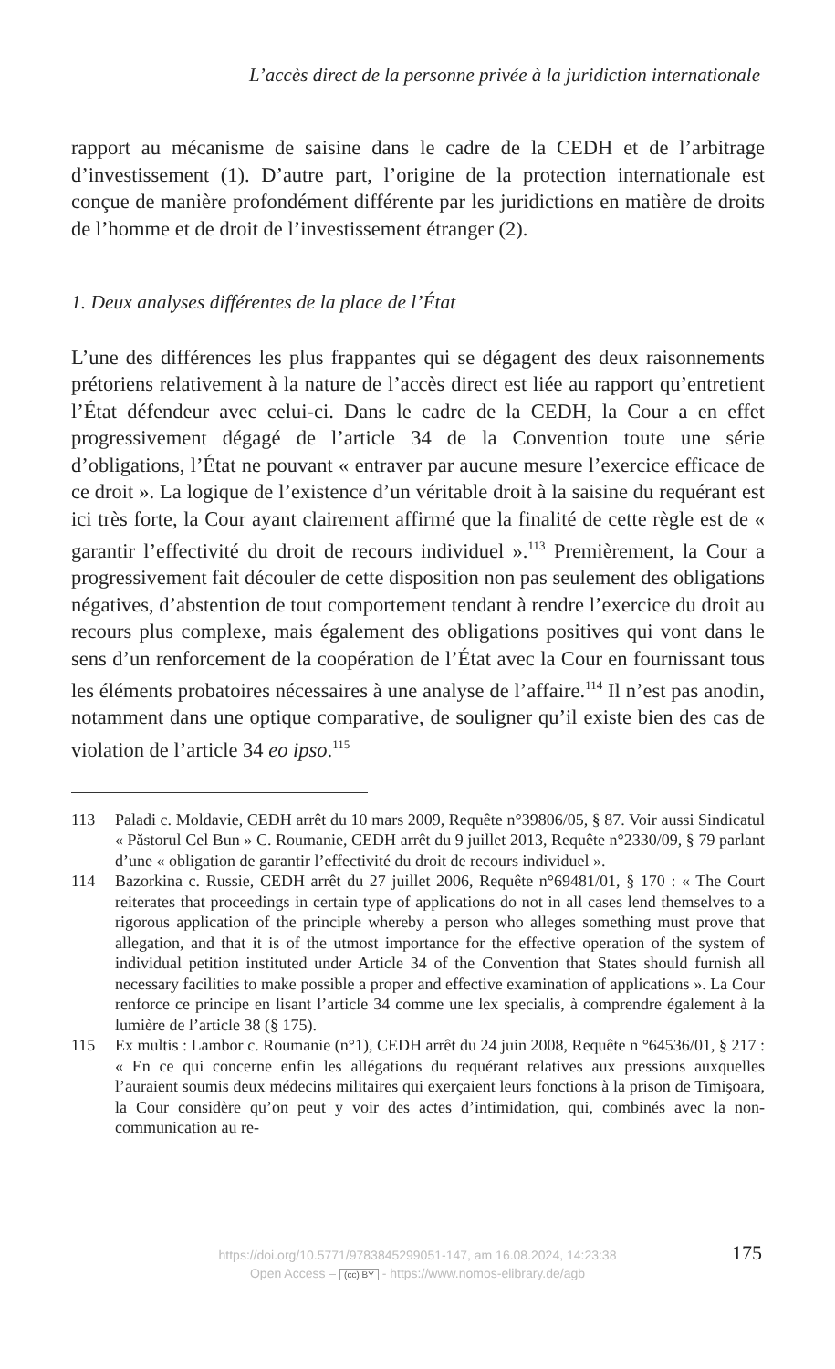L’accès direct de la personne privée à la juridiction internationale
rapport au mécanisme de saisine dans le cadre de la CEDH et de l’arbitrage d’investissement (1). D’autre part, l’origine de la protection internationale est conçue de manière profondément différente par les juridictions en matière de droits de l’homme et de droit de l’investissement étranger (2).
1. Deux analyses différentes de la place de l’État
L’une des différences les plus frappantes qui se dégagent des deux raisonnements prétoriens relativement à la nature de l’accès direct est liée au rapport qu’entretient l’État défendeur avec celui-ci. Dans le cadre de la CEDH, la Cour a en effet progressivement dégagé de l’article 34 de la Convention toute une série d’obligations, l’État ne pouvant « entraver par aucune mesure l’exercice efficace de ce droit ». La logique de l’existence d’un véritable droit à la saisine du requérant est ici très forte, la Cour ayant clairement affirmé que la finalité de cette règle est de « garantir l’effectivité du droit de recours individuel ».<sup>113</sup> Premièrement, la Cour a progressivement fait découler de cette disposition non pas seulement des obligations négatives, d’abstention de tout comportement tendant à rendre l’exercice du droit au recours plus complexe, mais également des obligations positives qui vont dans le sens d’un renforcement de la coopération de l’État avec la Cour en fournissant tous les éléments probatoires nécessaires à une analyse de l’affaire.<sup>114</sup> Il n’est pas anodin, notamment dans une optique comparative, de souligner qu’il existe bien des cas de violation de l’article 34 eo ipso.<sup>115</sup>
113 Paladi c. Moldavie, CEDH arrêt du 10 mars 2009, Requête n°39806/05, § 87. Voir aussi Sindicatul « Păstorul Cel Bun » C. Roumanie, CEDH arrêt du 9 juillet 2013, Requête n°2330/09, § 79 parlant d’une « obligation de garantir l’effectivité du droit de recours individuel ».
114 Bazorkina c. Russie, CEDH arrêt du 27 juillet 2006, Requête n°69481/01, § 170 : « The Court reiterates that proceedings in certain type of applications do not in all cases lend themselves to a rigorous application of the principle whereby a person who alleges something must prove that allegation, and that it is of the utmost importance for the effective operation of the system of individual petition instituted under Article 34 of the Convention that States should furnish all necessary facilities to make possible a proper and effective examination of applications ». La Cour renforce ce principe en lisant l’article 34 comme une lex specialis, à comprendre également à la lumière de l’article 38 (§ 175).
115 Ex multis : Lambor c. Roumanie (n°1), CEDH arrêt du 24 juin 2008, Requête n °64536/01, § 217 : « En ce qui concerne enfin les allégations du requérant relatives aux pressions auxquelles l’auraient soumis deux médecins militaires qui exerçaient leurs fonctions à la prison de Timişoara, la Cour considère qu’on peut y voir des actes d’intimidation, qui, combinés avec la non-communication au re-
https://doi.org/10.5771/9783845299051-147, am 16.08.2024, 14:23:38
Open Access – (cc) BY - https://www.nomos-elibrary.de/agb
175